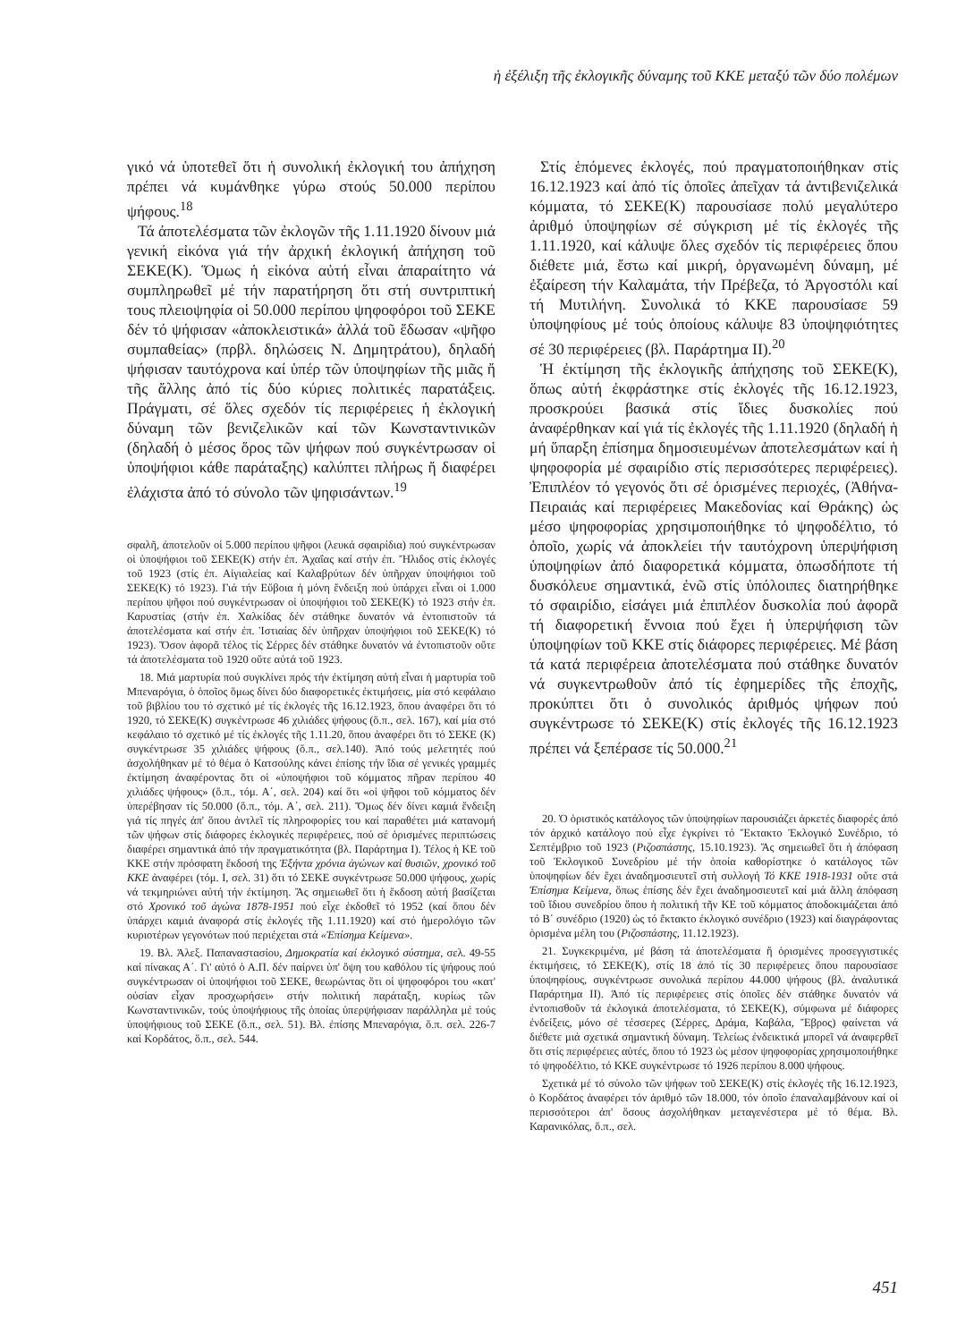ἡ ἐξέλιξη τῆς ἐκλογικῆς δύναμης τοῦ ΚΚΕ μεταξύ τῶν δύο πολέμων
γικό νά ὑποτεθεῖ ὅτι ἡ συνολική ἐκλογική του ἀπήχηση πρέπει νά κυμάνθηκε γύρω στούς 50.000 περίπου ψήφους.<sup>18</sup>
Τά ἀποτελέσματα τῶν ἐκλογῶν τῆς 1.11.1920 δίνουν μιά γενική εἰκόνα γιά τήν ἀρχική ἐκλογική ἀπήχηση τοῦ ΣΕΚΕ(Κ). Ὅμως ἡ εἰκόνα αὐτή εἶναι ἀπαραίτητο νά συμπληρωθεῖ μέ τήν παρατήρηση ὅτι στή συντριπτική τους πλειοψηφία οἱ 50.000 περίπου ψηφοφόροι τοῦ ΣΕΚΕ δέν τό ψήφισαν «ἀποκλειστικά» ἀλλά τοῦ ἔδωσαν «ψῆφο συμπαθείας» (πρβλ. δηλώσεις Ν. Δημητράτου), δηλαδή ψήφισαν ταυτόχρονα καί ὑπέρ τῶν ὑποψηφίων τῆς μιᾶς ἤ τῆς ἄλλης ἀπό τίς δύο κύριες πολιτικές παρατάξεις. Πράγματι, σέ ὅλες σχεδόν τίς περιφέρειες ἡ ἐκλογική δύναμη τῶν βενιζελικῶν καί τῶν Κωνσταντινικῶν (δηλαδή ὁ μέσος ὅρος τῶν ψήφων πού συγκέντρωσαν οἱ ὑποψήφιοι κάθε παράταξης) καλύπτει πλήρως ἤ διαφέρει ἐλάχιστα ἀπό τό σύνολο τῶν ψηφισάντων.<sup>19</sup>
σφαλῆ, ἀποτελοῦν οἱ 5.000 περίπου ψῆφοι (λευκά σφαιρίδια) πού συγκέντρωσαν οἱ ὑποψήφιοι τοῦ ΣΕΚΕ(Κ) στήν ἐπ. Ἀχαΐας καί στήν ἐπ. Ἤλιδος στίς ἐκλογές τοῦ 1923 (στίς ἐπ. Αἰγιαλείας καί Καλαβρύτων δέν ὑπῆρχαν ὑποψήφιοι τοῦ ΣΕΚΕ(Κ) τό 1923). Γιά τήν Εὔβοια ἡ μόνη ἔνδειξη πού ὑπάρχει εἶναι οἱ 1.000 περίπου ψῆφοι πού συγκέντρωσαν οἱ ὑποψήφιοι τοῦ ΣΕΚΕ(Κ) τό 1923 στήν ἐπ. Καρυστίας (στήν ἐπ. Χαλκίδας δέν στάθηκε δυνατόν νά ἐντοπιστοῦν τά ἀποτελέσματα καί στήν ἐπ. Ἱστιαίας δέν ὑπῆρχαν ὑποψήφιοι τοῦ ΣΕΚΕ(Κ) τό 1923). Ὅσον ἀφορᾶ τέλος τίς Σέρρες δέν στάθηκε δυνατόν νά ἐντοπιστοῦν οὔτε τά ἀποτελέσματα τοῦ 1920 οὔτε αὐτά τοῦ 1923.
18. Μιά μαρτυρία πού συγκλίνει πρός τήν ἐκτίμηση αὐτή εἶναι ἡ μαρτυρία τοῦ Μπεναρόγια, ὁ ὁποῖος ὅμως δίνει δύο διαφορετικές ἐκτιμήσεις, μία στό κεφάλαιο τοῦ βιβλίου του τό σχετικό μέ τίς ἐκλογές τῆς 16.12.1923, ὅπου ἀναφέρει ὅτι τό 1920, τό ΣΕΚΕ(Κ) συγκέντρωσε 46 χιλιάδες ψήφους (ὅ.π., σελ. 167), καί μία στό κεφάλαιο τό σχετικό μέ τίς ἐκλογές τῆς 1.11.20, ὅπου ἀναφέρει ὅτι τό ΣΕΚΕ (Κ) συγκέντρωσε 35 χιλιάδες ψήφους (ὅ.π., σελ.140). Ἀπό τούς μελετητές πού ἀσχολήθηκαν μέ τό θέμα ὁ Κατσούλης κάνει ἐπίσης τήν ἴδια σέ γενικές γραμμές ἐκτίμηση ἀναφέροντας ὅτι οἱ «ὑποψήφιοι τοῦ κόμματος πῆραν περίπου 40 χιλιάδες ψήφους» (ὅ.π., τόμ. Α΄, σελ. 204) καί ὅτι «οἱ ψῆφοι τοῦ κόμματος δέν ὑπερέβησαν τίς 50.000 (ὅ.π., τόμ. Α΄, σελ. 211). Ὅμως δέν δίνει καμιά ἔνδειξη γιά τίς πηγές ἀπ' ὅπου ἀντλεῖ τίς πληροφορίες του καί παραθέτει μιά κατανομή τῶν ψήφων στίς διάφορες ἐκλογικές περιφέρειες, πού σέ ὁρισμένες περιπτώσεις διαφέρει σημαντικά ἀπό τήν πραγματικότητα (βλ. Παράρτημα Ι). Τέλος ἡ ΚΕ τοῦ ΚΚΕ στήν πρόσφατη ἔκδοσή της Ἑξήντα χρόνια ἀγώνων καί θυσιῶν, χρονικό τοῦ ΚΚΕ ἀναφέρει (τόμ. Ι, σελ. 31) ὅτι τό ΣΕΚΕ συγκέντρωσε 50.000 ψήφους, χωρίς νά τεκμηριώνει αὐτή τήν ἐκτίμηση. Ἄς σημειωθεῖ ὅτι ἡ ἔκδοση αὐτή βασίζεται στό Χρονικό τοῦ ἀγώνα 1878-1951 πού εἶχε ἐκδοθεῖ τό 1952 (καί ὅπου δέν ὑπάρχει καμιά ἀναφορά στίς ἐκλογές τῆς 1.11.1920) καί στό ἡμερολόγιο τῶν κυριοτέρων γεγονότων πού περιέχεται στά «Ἐπίσημα Κείμενα».
19. Βλ. Ἀλεξ. Παπαναστασίου, Δημοκρατία καί ἐκλογικό σύστημα, σελ. 49-55 καί πίνακας Α΄. Γι' αὐτό ὁ Α.Π. δέν παίρνει ὑπ' ὄψη του καθόλου τίς ψήφους πού συγκέντρωσαν οἱ ὑποψήφιοι τοῦ ΣΕΚΕ, θεωρώντας ὅτι οἱ ψηφοφόροι του «κατ' οὐσίαν εἶχαν προσχωρήσει» στήν πολιτική παράταξη, κυρίως τῶν Κωνσταντινικῶν, τούς ὑποψήφιους τῆς ὁποίας ὑπερψήφισαν παράλληλα μέ τούς ὑποψήφιους τοῦ ΣΕΚΕ (ὅ.π., σελ. 51). Βλ. ἐπίσης Μπεναρόγια, ὅ.π. σελ. 226-7 καί Κορδάτος, ὅ.π., σελ. 544.
Στίς ἑπόμενες ἐκλογές, πού πραγματοποιήθηκαν στίς 16.12.1923 καί ἀπό τίς ὁποῖες ἀπεῖχαν τά ἀντιβενιζελικά κόμματα, τό ΣΕΚΕ(Κ) παρουσίασε πολύ μεγαλύτερο ἀριθμό ὑποψηφίων σέ σύγκριση μέ τίς ἐκλογές τῆς 1.11.1920, καί κάλυψε ὅλες σχεδόν τίς περιφέρειες ὅπου διέθετε μιά, ἔστω καί μικρή, ὀργανωμένη δύναμη, μέ ἐξαίρεση τήν Καλαμάτα, τήν Πρέβεζα, τό Ἀργοστόλι καί τή Μυτιλήνη. Συνολικά τό ΚΚΕ παρουσίασε 59 ὑποψηφίους μέ τούς ὁποίους κάλυψε 83 ὑποψηφιότητες σέ 30 περιφέρειες (βλ. Παράρτημα ΙΙ).<sup>20</sup>
Ἡ ἐκτίμηση τῆς ἐκλογικῆς ἀπήχησης τοῦ ΣΕΚΕ(Κ), ὅπως αὐτή ἐκφράστηκε στίς ἐκλογές τῆς 16.12.1923, προσκρούει βασικά στίς ἴδιες δυσκολίες πού ἀναφέρθηκαν καί γιά τίς ἐκλογές τῆς 1.11.1920 (δηλαδή ἡ μή ὕπαρξη ἐπίσημα δημοσιευμένων ἀποτελεσμάτων καί ἡ ψηφοφορία μέ σφαιρίδιο στίς περισσότερες περιφέρειες). Ἐπιπλέον τό γεγονός ὅτι σέ ὁρισμένες περιοχές, (Ἀθήνα-Πειραιάς καί περιφέρειες Μακεδονίας καί Θράκης) ὡς μέσο ψηφοφορίας χρησιμοποιήθηκε τό ψηφοδέλτιο, τό ὁποῖο, χωρίς νά ἀποκλείει τήν ταυτόχρονη ὑπερψήφιση ὑποψηφίων ἀπό διαφορετικά κόμματα, ὁπωσδήποτε τή δυσκόλευε σημαντικά, ἐνῶ στίς ὑπόλοιπες διατηρήθηκε τό σφαιρίδιο, εἰσάγει μιά ἐπιπλέον δυσκολία πού ἀφορᾶ τή διαφορετική ἔννοια πού ἔχει ἡ ὑπερψήφιση τῶν ὑποψηφίων τοῦ ΚΚΕ στίς διάφορες περιφέρειες. Μέ βάση τά κατά περιφέρεια ἀποτελέσματα πού στάθηκε δυνατόν νά συγκεντρωθοῦν ἀπό τίς ἐφημερίδες τῆς ἐποχῆς, προκύπτει ὅτι ὁ συνολικός ἀριθμός ψήφων πού συγκέντρωσε τό ΣΕΚΕ(Κ) στίς ἐκλογές τῆς 16.12.1923 πρέπει νά ξεπέρασε τίς 50.000.<sup>21</sup>
20. Ὁ ὁριστικός κατάλογος τῶν ὑποψηφίων παρουσιάζει ἀρκετές διαφορές ἀπό τόν ἀρχικό κατάλογο πού εἶχε ἐγκρίνει τό Ἔκτακτο Ἐκλογικό Συνέδριο, τό Σεπτέμβριο τοῦ 1923 (Ριζοσπάστης, 15.10.1923). Ἄς σημειωθεῖ ὅτι ἡ ἀπόφαση τοῦ Ἐκλογικοῦ Συνεδρίου μέ τήν ὁποία καθορίστηκε ὁ κατάλογος τῶν ὑποψηφίων δέν ἔχει ἀναδημοσιευτεῖ στή συλλογή Τό ΚΚΕ 1918-1931 οὔτε στά Ἐπίσημα Κείμενα, ὅπως ἐπίσης δέν ἔχει ἀναδημοσιευτεῖ καί μιά ἄλλη ἀπόφαση τοῦ ἴδιου συνεδρίου ὅπου ἡ πολιτική τῆν ΚΕ τοῦ κόμματος ἀποδοκιμάζεται ἀπό τό Β΄ συνέδριο (1920) ὡς τό ἔκτακτο ἐκλογικό συνέδριο (1923) καί διαγράφοντας ὁρισμένα μέλη του (Ριζοσπάστης, 11.12.1923).
21. Συγκεκριμένα, μέ βάση τά ἀποτελέσματα ἤ ὁρισμένες προσεγγιστικές ἐκτιμήσεις, τό ΣΕΚΕ(Κ), στίς 18 ἀπό τίς 30 περιφέρειες ὅπου παρουσίασε ὑποψηφίους, συγκέντρωσε συνολικά περίπου 44.000 ψήφους (βλ. ἀναλυτικά Παράρτημα ΙΙ). Ἀπό τίς περιφέρειες στίς ὁποῖες δέν στάθηκε δυνατόν νά ἐντοπισθοῦν τά ἐκλογικά ἀποτελέσματα, τό ΣΕΚΕ(Κ), σύμφωνα μέ διάφορες ἐνδείξεις, μόνο σέ τέσσερες (Σέρρες, Δράμα, Καβάλα, Ἔβρος) φαίνεται νά διέθετε μιά σχετικά σημαντική δύναμη. Τελείως ἐνδεικτικά μπορεῖ νά ἀναφερθεῖ ὅτι στίς περιφέρειες αὐτές, ὅπου τό 1923 ὡς μέσον ψηφοφορίας χρησιμοποιήθηκε τό ψηφοδέλτιο, τό ΚΚΕ συγκέντρωσε τό 1926 περίπου 8.000 ψήφους.
Σχετικά μέ τό σύνολο τῶν ψήφων τοῦ ΣΕΚΕ(Κ) στίς ἐκλογές τῆς 16.12.1923, ὁ Κορδάτος ἀναφέρει τόν ἀριθμό τῶν 18.000, τόν ὁποῖο ἐπαναλαμβάνουν καί οἱ περισσότεροι ἀπ' ὅσους ἀσχολήθηκαν μεταγενέστερα μέ τό θέμα. Βλ. Καρανικόλας, ὅ.π., σελ.
451